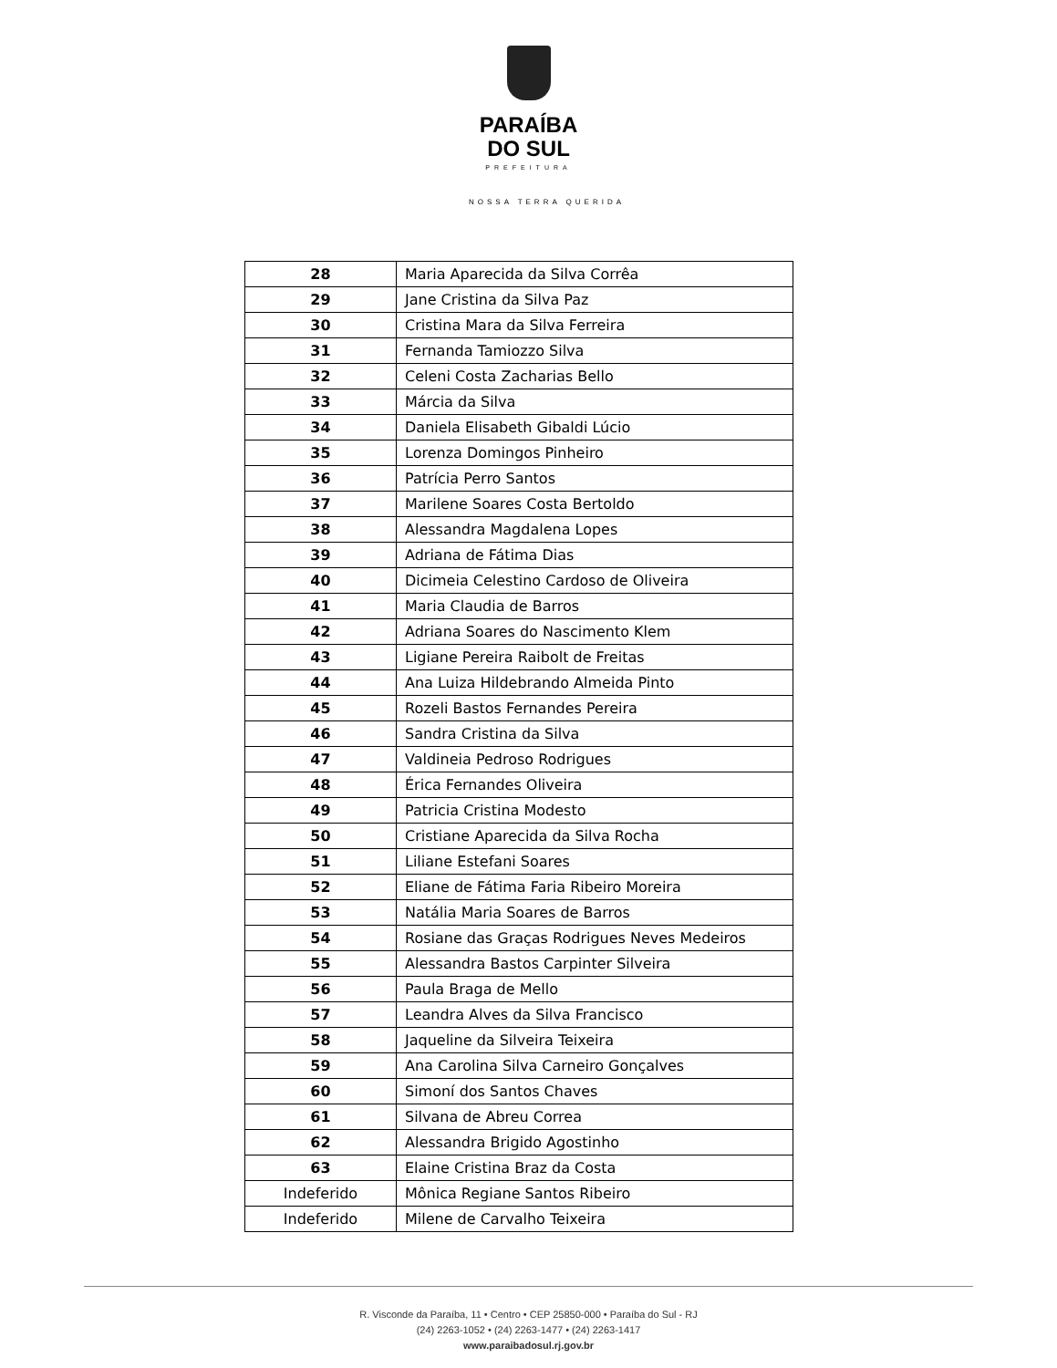PARAÍBA
DO SUL
PREFEITURA
NOSSA TERRA QUERIDA
| 28 | Maria Aparecida da Silva Corrêa |
| 29 | Jane Cristina da Silva Paz |
| 30 | Cristina Mara da Silva Ferreira |
| 31 | Fernanda Tamiozzo Silva |
| 32 | Celeni Costa Zacharias Bello |
| 33 | Márcia da Silva |
| 34 | Daniela Elisabeth Gibaldi Lúcio |
| 35 | Lorenza Domingos Pinheiro |
| 36 | Patrícia Perro Santos |
| 37 | Marilene Soares Costa Bertoldo |
| 38 | Alessandra Magdalena Lopes |
| 39 | Adriana de Fátima Dias |
| 40 | Dicimeia Celestino Cardoso de Oliveira |
| 41 | Maria Claudia de Barros |
| 42 | Adriana Soares do Nascimento Klem |
| 43 | Ligiane Pereira Raibolt de Freitas |
| 44 | Ana Luiza Hildebrando Almeida Pinto |
| 45 | Rozeli Bastos Fernandes Pereira |
| 46 | Sandra Cristina da Silva |
| 47 | Valdineia Pedroso Rodrigues |
| 48 | Érica Fernandes Oliveira |
| 49 | Patricia Cristina Modesto |
| 50 | Cristiane Aparecida da Silva Rocha |
| 51 | Liliane Estefani Soares |
| 52 | Eliane de Fátima Faria Ribeiro Moreira |
| 53 | Natália Maria Soares de Barros |
| 54 | Rosiane das Graças Rodrigues Neves Medeiros |
| 55 | Alessandra Bastos Carpinter Silveira |
| 56 | Paula Braga de Mello |
| 57 | Leandra Alves da Silva Francisco |
| 58 | Jaqueline da Silveira Teixeira |
| 59 | Ana Carolina Silva Carneiro Gonçalves |
| 60 | Simoní dos Santos Chaves |
| 61 | Silvana de Abreu Correa |
| 62 | Alessandra Brigido Agostinho |
| 63 | Elaine Cristina Braz da Costa |
| Indeferido | Mônica Regiane Santos Ribeiro |
| Indeferido | Milene de Carvalho Teixeira |
R. Visconde da Paraíba, 11 • Centro • CEP 25850-000 • Paraíba do Sul - RJ
(24) 2263-1052 • (24) 2263-1477 • (24) 2263-1417
www.paraibadosul.rj.gov.br